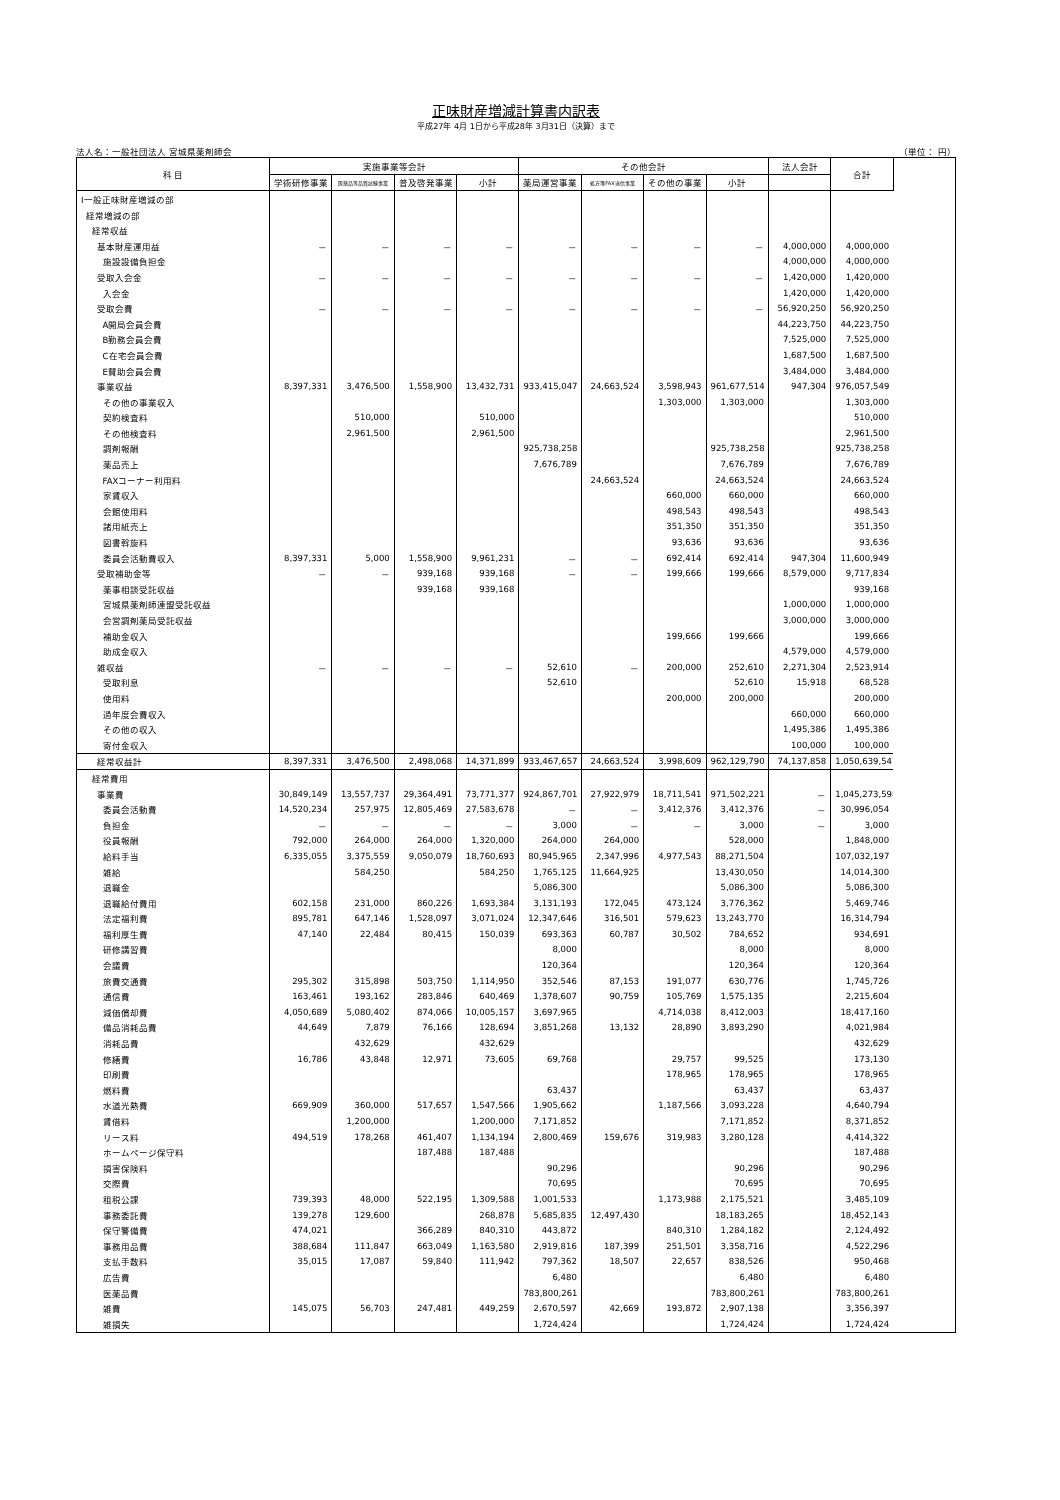正味財産増減計算書内訳表
平成27年 4月 1日から平成28年 3月31日（決算）まで
法人名：一般社団法人 宮城県薬剤師会 （単位： 円）
| 科 目 | 実施事業等会計 | | | | その他会計 | | | | 法人会計 | 合計 |
| --- | --- | --- | --- | --- | --- | --- | --- | --- | --- | --- |
| | 学術研修事業 | 医薬品等品質試験事業 | 普及啓発事業 | 小計 | 薬局運営事業 | 処方箋FAX送信事業 | その他の事業 | 小計 | | |
| Ⅰ一般正味財産増減の部 | | | | | | | | | | |
| 経常増減の部 | | | | | | | | | | |
| 経常収益 | | | | | | | | | | |
| 基本財産運用益 | － | － | － | － | － | － | － | － | 4,000,000 | 4,000,000 |
| 施設設備負担金 | | | | | | | | | 4,000,000 | 4,000,000 |
| 受取入会金 | － | － | － | － | － | － | － | － | 1,420,000 | 1,420,000 |
| 入会金 | | | | | | | | | 1,420,000 | 1,420,000 |
| 受取会費 | － | － | － | － | － | － | － | － | 56,920,250 | 56,920,250 |
| A開局会員会費 | | | | | | | | | 44,223,750 | 44,223,750 |
| B勤務会員会費 | | | | | | | | | 7,525,000 | 7,525,000 |
| C在宅会員会費 | | | | | | | | | 1,687,500 | 1,687,500 |
| E賛助会員会費 | | | | | | | | | 3,484,000 | 3,484,000 |
| 事業収益 | 8,397,331 | 3,476,500 | 1,558,900 | 13,432,731 | 933,415,047 | 24,663,524 | 3,598,943 | 961,677,514 | 947,304 | 976,057,549 |
| その他の事業収入 | | | | | | | 1,303,000 | 1,303,000 | | 1,303,000 |
| 契約検査料 | | 510,000 | | 510,000 | | | | | | 510,000 |
| その他検査料 | | 2,961,500 | | 2,961,500 | | | | | | 2,961,500 |
| 調剤報酬 | | | | | 925,738,258 | | | 925,738,258 | | 925,738,258 |
| 薬品売上 | | | | | 7,676,789 | | | 7,676,789 | | 7,676,789 |
| FAXコーナー利用料 | | | | | | 24,663,524 | | 24,663,524 | | 24,663,524 |
| 家賃収入 | | | | | | | 660,000 | 660,000 | | 660,000 |
| 会館使用料 | | | | | | | 498,543 | 498,543 | | 498,543 |
| 諸用紙売上 | | | | | | | 351,350 | 351,350 | | 351,350 |
| 図書斡旋料 | | | | | | | 93,636 | 93,636 | | 93,636 |
| 委員会活動費収入 | 8,397,331 | 5,000 | 1,558,900 | 9,961,231 | － | － | 692,414 | 692,414 | 947,304 | 11,600,949 |
| 受取補助金等 | － | － | 939,168 | 939,168 | － | － | 199,666 | 199,666 | 8,579,000 | 9,717,834 |
| 薬事相談受託収益 | | | 939,168 | 939,168 | | | | | | 939,168 |
| 宮城県薬剤師連盟受託収益 | | | | | | | | | 1,000,000 | 1,000,000 |
| 会営調剤薬局受託収益 | | | | | | | | | 3,000,000 | 3,000,000 |
| 補助金収入 | | | | | | | 199,666 | 199,666 | | 199,666 |
| 助成金収入 | | | | | | | | | 4,579,000 | 4,579,000 |
| 雑収益 | － | － | － | － | 52,610 | － | 200,000 | 252,610 | 2,271,304 | 2,523,914 |
| 受取利息 | | | | | 52,610 | | | 52,610 | 15,918 | 68,528 |
| 使用料 | | | | | | | 200,000 | 200,000 | | 200,000 |
| 過年度会費収入 | | | | | | | | | 660,000 | 660,000 |
| その他の収入 | | | | | | | | | 1,495,386 | 1,495,386 |
| 寄付金収入 | | | | | | | | | 100,000 | 100,000 |
| 経常収益計 | 8,397,331 | 3,476,500 | 2,498,068 | 14,371,899 | 933,467,657 | 24,663,524 | 3,998,609 | 962,129,790 | 74,137,858 | 1,050,639,547 |
| 経常費用 | | | | | | | | | | |
| 事業費 | 30,849,149 | 13,557,737 | 29,364,491 | 73,771,377 | 924,867,701 | 27,922,979 | 18,711,541 | 971,502,221 | － | 1,045,273,598 |
| 委員会活動費 | 14,520,234 | 257,975 | 12,805,469 | 27,583,678 | － | － | 3,412,376 | 3,412,376 | － | 30,996,054 |
| 負担金 | － | － | － | － | 3,000 | － | － | 3,000 | － | 3,000 |
| 役員報酬 | 792,000 | 264,000 | 264,000 | 1,320,000 | 264,000 | 264,000 | | 528,000 | | 1,848,000 |
| 給料手当 | 6,335,055 | 3,375,559 | 9,050,079 | 18,760,693 | 80,945,965 | 2,347,996 | 4,977,543 | 88,271,504 | | 107,032,197 |
| 雑給 | | 584,250 | | 584,250 | 1,765,125 | 11,664,925 | | 13,430,050 | | 14,014,300 |
| 退職金 | | | | | 5,086,300 | | | 5,086,300 | | 5,086,300 |
| 退職給付費用 | 602,158 | 231,000 | 860,226 | 1,693,384 | 3,131,193 | 172,045 | 473,124 | 3,776,362 | | 5,469,746 |
| 法定福利費 | 895,781 | 647,146 | 1,528,097 | 3,071,024 | 12,347,646 | 316,501 | 579,623 | 13,243,770 | | 16,314,794 |
| 福利厚生費 | 47,140 | 22,484 | 80,415 | 150,039 | 693,363 | 60,787 | 30,502 | 784,652 | | 934,691 |
| 研修講習費 | | | | | 8,000 | | | 8,000 | | 8,000 |
| 会議費 | | | | | 120,364 | | | 120,364 | | 120,364 |
| 旅費交通費 | 295,302 | 315,898 | 503,750 | 1,114,950 | 352,546 | 87,153 | 191,077 | 630,776 | | 1,745,726 |
| 通信費 | 163,461 | 193,162 | 283,846 | 640,469 | 1,378,607 | 90,759 | 105,769 | 1,575,135 | | 2,215,604 |
| 減価償却費 | 4,050,689 | 5,080,402 | 874,066 | 10,005,157 | 3,697,965 | | 4,714,038 | 8,412,003 | | 18,417,160 |
| 備品消耗品費 | 44,649 | 7,879 | 76,166 | 128,694 | 3,851,268 | 13,132 | 28,890 | 3,893,290 | | 4,021,984 |
| 消耗品費 | | 432,629 | | 432,629 | | | | | | 432,629 |
| 修繕費 | 16,786 | 43,848 | 12,971 | 73,605 | 69,768 | | 29,757 | 99,525 | | 173,130 |
| 印刷費 | | | | | | | 178,965 | 178,965 | | 178,965 |
| 燃料費 | | | | | 63,437 | | | 63,437 | | 63,437 |
| 水道光熱費 | 669,909 | 360,000 | 517,657 | 1,547,566 | 1,905,662 | | 1,187,566 | 3,093,228 | | 4,640,794 |
| 賃借料 | | 1,200,000 | | 1,200,000 | 7,171,852 | | | 7,171,852 | | 8,371,852 |
| リース料 | 494,519 | 178,268 | 461,407 | 1,134,194 | 2,800,469 | 159,676 | 319,983 | 3,280,128 | | 4,414,322 |
| ホームページ保守料 | | | 187,488 | 187,488 | | | | | | 187,488 |
| 損害保険料 | | | | | 90,296 | | | 90,296 | | 90,296 |
| 交際費 | | | | | 70,695 | | | 70,695 | | 70,695 |
| 租税公課 | 739,393 | 48,000 | 522,195 | 1,309,588 | 1,001,533 | | 1,173,988 | 2,175,521 | | 3,485,109 |
| 事務委託費 | 139,278 | 129,600 | | 268,878 | 5,685,835 | 12,497,430 | | 18,183,265 | | 18,452,143 |
| 保守警備費 | 474,021 | | 366,289 | 840,310 | 443,872 | | 840,310 | 1,284,182 | | 2,124,492 |
| 事務用品費 | 388,684 | 111,847 | 663,049 | 1,163,580 | 2,919,816 | 187,399 | 251,501 | 3,358,716 | | 4,522,296 |
| 支払手数料 | 35,015 | 17,087 | 59,840 | 111,942 | 797,362 | 18,507 | 22,657 | 838,526 | | 950,468 |
| 広告費 | | | | | 6,480 | | | 6,480 | | 6,480 |
| 医薬品費 | | | | | 783,800,261 | | | 783,800,261 | | 783,800,261 |
| 雑費 | 145,075 | 56,703 | 247,481 | 449,259 | 2,670,597 | 42,669 | 193,872 | 2,907,138 | | 3,356,397 |
| 雑損失 | | | | | 1,724,424 | | | 1,724,424 | | 1,724,424 |